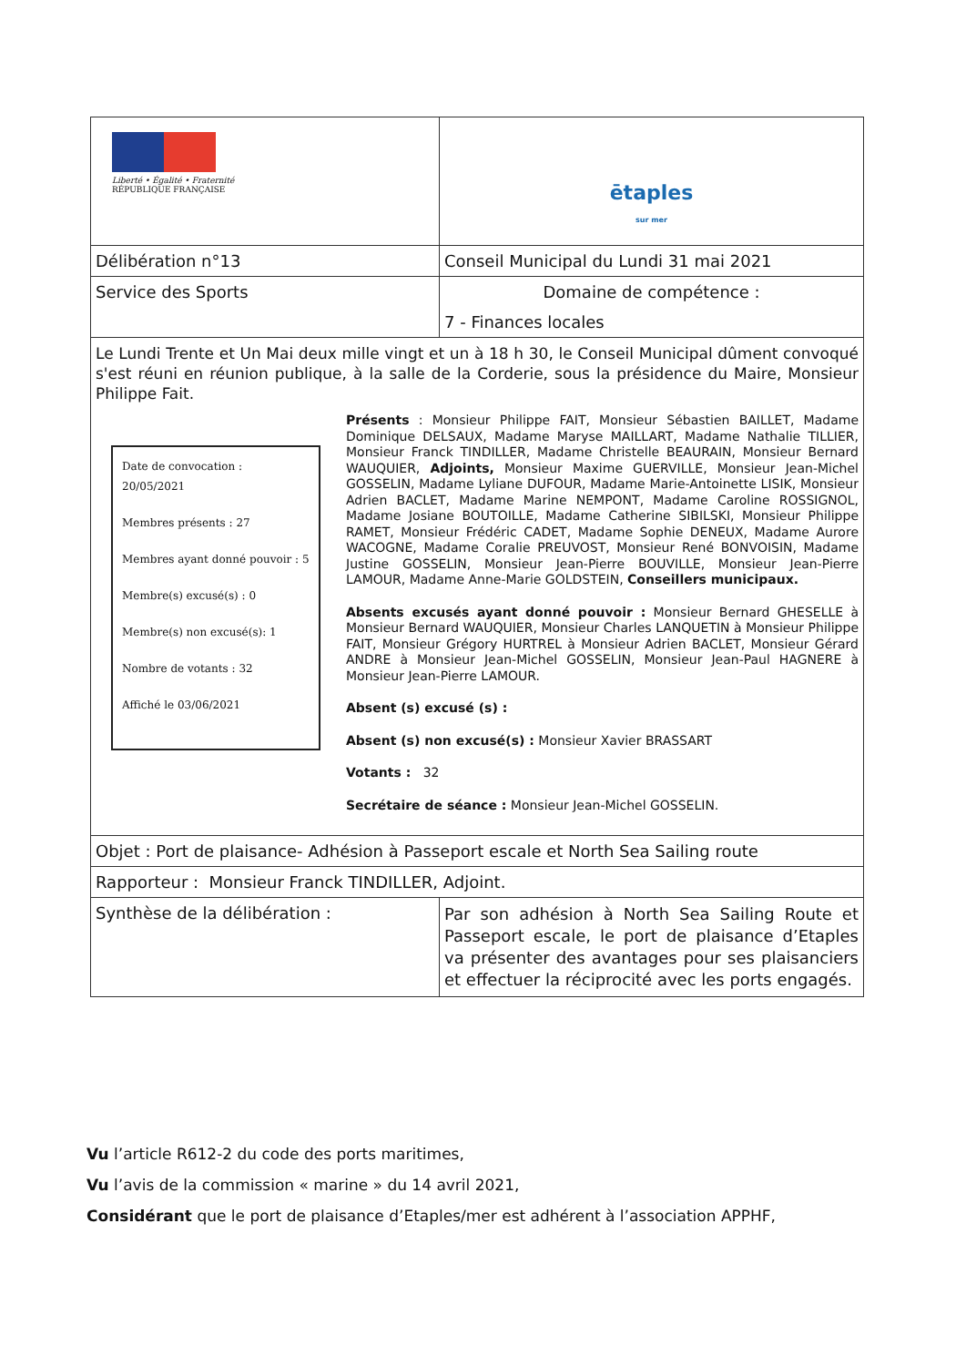| Liberté • Égalité • Fraternité RÉPUBLIQUE FRANÇAISE | ētaples sur mer |
| Délibération n°13 | Conseil Municipal du Lundi 31 mai 2021 |
| Service des Sports | Domaine de compétence : 7 - Finances locales |
| Le Lundi Trente et Un Mai deux mille vingt et un à 18 h 30, le Conseil Municipal dûment convoqué s'est réuni en réunion publique, à la salle de la Corderie, sous la présidence du Maire, Monsieur Philippe Fait. Date de convocation : 20/05/2021 Membres présents : 27 Membres ayant donné pouvoir : 5 Membre(s) excusé(s) : 0 Membre(s) non excusé(s): 1 Nombre de votants : 32 Affiché le 03/06/2021 Présents : Monsieur Philippe FAIT, Monsieur Sébastien BAILLET, Madame Dominique DELSAUX, Madame Maryse MAILLART, Madame Nathalie TILLIER, Monsieur Franck TINDILLER, Madame Christelle BEAURAIN, Monsieur Bernard WAUQUIER, Adjoints, Monsieur Maxime GUERVILLE, Monsieur Jean-Michel GOSSELIN, Madame Lyliane DUFOUR, Madame Marie-Antoinette LISIK, Monsieur Adrien BACLET, Madame Marine NEMPONT, Madame Caroline ROSSIGNOL, Madame Josiane BOUTOILLE, Madame Catherine SIBILSKI, Monsieur Philippe RAMET, Monsieur Frédéric CADET, Madame Sophie DENEUX, Madame Aurore WACOGNE, Madame Coralie PREUVOST, Monsieur René BONVOISIN, Madame Justine GOSSELIN, Monsieur Jean-Pierre BOUVILLE, Monsieur Jean-Pierre LAMOUR, Madame Anne-Marie GOLDSTEIN, Conseillers municipaux. Absents excusés ayant donné pouvoir : Monsieur Bernard GHESELLE à Monsieur Bernard WAUQUIER, Monsieur Charles LANQUETIN à Monsieur Philippe FAIT, Monsieur Grégory HURTREL à Monsieur Adrien BACLET, Monsieur Gérard ANDRE à Monsieur Jean-Michel GOSSELIN, Monsieur Jean-Paul HAGNERE à Monsieur Jean-Pierre LAMOUR. Absent (s) excusé (s) : Absent (s) non excusé(s) : Monsieur Xavier BRASSART Votants : 32 Secrétaire de séance : Monsieur Jean-Michel GOSSELIN. | |
| Objet : Port de plaisance- Adhésion à Passeport escale et North Sea Sailing route | |
| Rapporteur : Monsieur Franck TINDILLER, Adjoint. | |
| Synthèse de la délibération : | Par son adhésion à North Sea Sailing Route et Passeport escale, le port de plaisance d’Etaples va présenter des avantages pour ses plaisanciers et effectuer la réciprocité avec les ports engagés. |
Vu l’article R612-2 du code des ports maritimes,
Vu l’avis de la commission « marine » du 14 avril 2021,
Considérant que le port de plaisance d’Etaples/mer est adhérent à l’association APPHF,